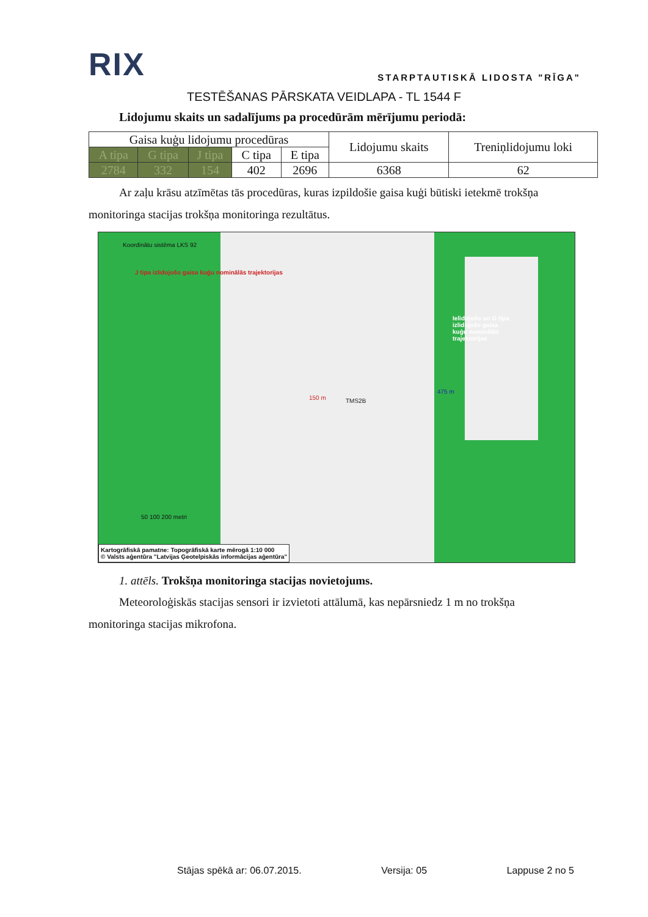RIX
STARPTAUTISKĀ LIDOSTA "RĪGA"
TESTĒŠANAS PĀRSKATA VEIDLAPA - TL 1544 F
Lidojumu skaits un sadalījums pa procedūrām mērījumu periodā:
| Gaisa kuģu lidojumu procedūras | | | | | Lidojumu skaits | Treniņlidojumu loki |
| --- | --- | --- | --- | --- | --- | --- |
| A tipa | G tipa | J tipa | C tipa | E tipa | | |
| 2784 | 332 | 154 | 402 | 2696 | 6368 | 62 |
Ar zaļu krāsu atzīmētas tās procedūras, kuras izpildošie gaisa kuģi būtiski ietekmē trokšņa monitoringa stacijas trokšņa monitoringa rezultātus.
Koordinātu sistēma LKS 92
J tipa izlidojošo gaisa kuģu nominālās trajektorijas
Ielidojošo un G tipa izlidojošo gaisa kuģu nominālās trajektorijas
150 m TMS2B
475 m
50 100 200 metri
Kartogrāfiskā pamatne: Topogrāfiskā karte mērogā 1:10 000
© Valsts aģentūra "Latvijas Ģeotelpiskās informācijas aģentūra"
1. attēls. Trokšņa monitoringa stacijas novietojums.
Meteoroloģiskās stacijas sensori ir izvietoti attālumā, kas nepārsniedz 1 m no trokšņa monitoringa stacijas mikrofona.
Stājas spēkā ar: 06.07.2015. Versija: 05 Lappuse 2 no 5